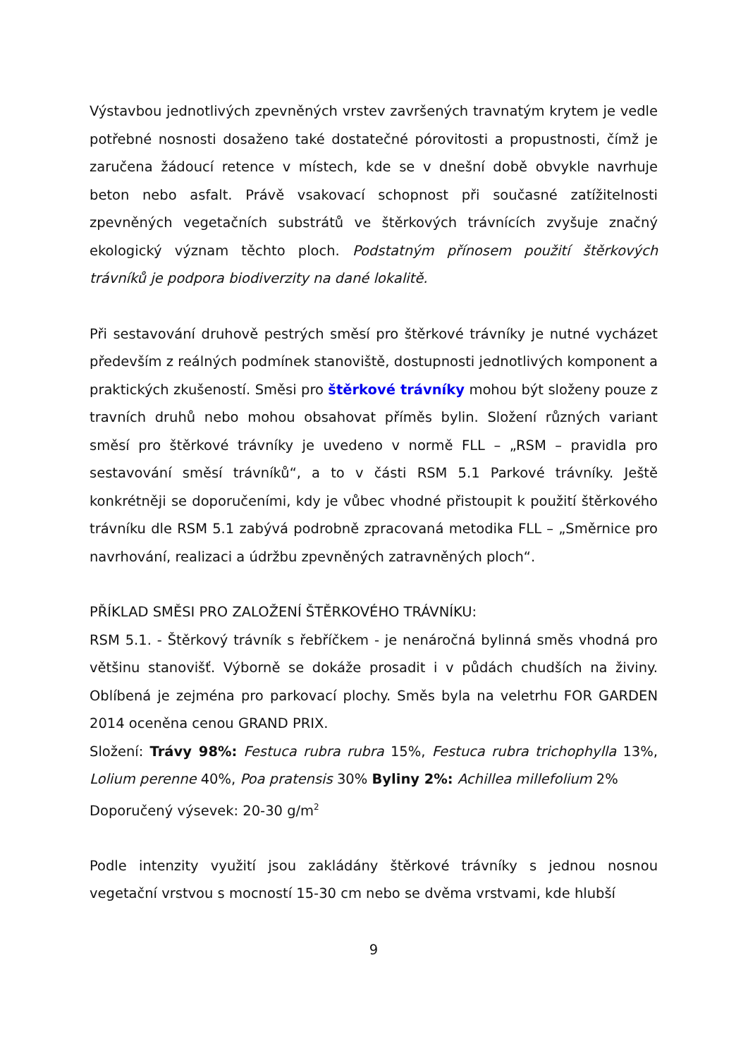Výstavbou jednotlivých zpevněných vrstev završených travnatým krytem je vedle potřebné nosnosti dosaženo také dostatečné pórovitosti a propustnosti, čímž je zaručena žádoucí retence v místech, kde se v dnešní době obvykle navrhuje beton nebo asfalt. Právě vsakovací schopnost při současné zatížitelnosti zpevněných vegetačních substrátů ve štěrkových trávnících zvyšuje značný ekologický význam těchto ploch. Podstatným přínosem použití štěrkových trávníků je podpora biodiverzity na dané lokalitě.
Při sestavování druhově pestrých směsí pro štěrkové trávníky je nutné vycházet především z reálných podmínek stanoviště, dostupnosti jednotlivých komponent a praktických zkušeností. Směsi pro štěrkové trávníky mohou být složeny pouze z travních druhů nebo mohou obsahovat příměs bylin. Složení různých variant směsí pro štěrkové trávníky je uvedeno v normě FLL – „RSM – pravidla pro sestavování směsí trávníků“, a to v části RSM 5.1 Parkové trávníky. Ještě konkrétněji se doporučeními, kdy je vůbec vhodné přistoupit k použití štěrkového trávníku dle RSM 5.1 zabývá podrobně zpracovaná metodika FLL – „Směrnice pro navrhování, realizaci a údržbu zpevněných zatravněných ploch“.
PŘÍKLAD SMĚSI PRO ZALOŽENÍ ŠTĚRKOVÉHO TRÁVNÍKU:
RSM 5.1. - Štěrkový trávník s řebříčkem - je nenáročná bylinná směs vhodná pro většinu stanovišť. Výborně se dokáže prosadit i v půdách chudších na živiny. Oblíbená je zejména pro parkovací plochy. Směs byla na veletrhu FOR GARDEN 2014 oceněna cenou GRAND PRIX.
Složení: Trávy 98%: Festuca rubra rubra 15%, Festuca rubra trichophylla 13%, Lolium perenne 40%, Poa pratensis 30% Byliny 2%: Achillea millefolium 2%
Doporučený výsevek: 20-30 g/m<sup>2</sup>
Podle intenzity využití jsou zakládány štěrkové trávníky s jednou nosnou vegetační vrstvou s mocností 15-30 cm nebo se dvěma vrstvami, kde hlubší
9